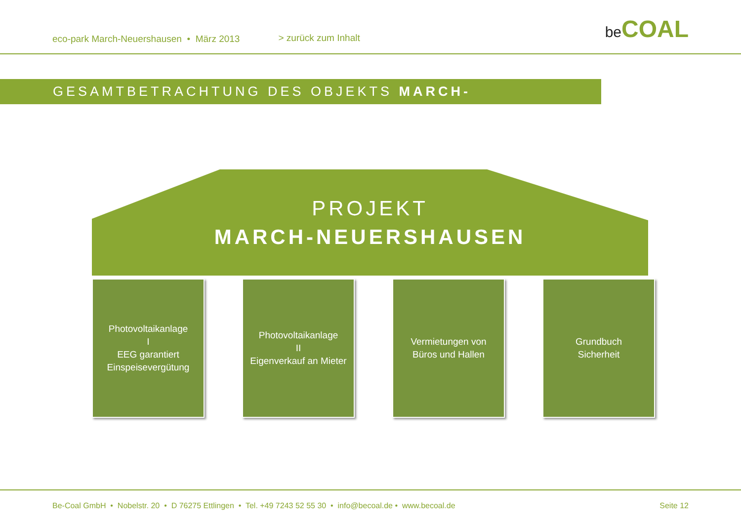eco-park March-Neuershausen • März 2013
> zurück zum Inhalt
be COAL
GESAMTBETRACHTUNG DES OBJEKTS MARCH-NEUERSHAUSEN
PROJEKT
MARCH-NEUERSHAUSEN
Photovoltaikanlage
I
EEG garantiert
Einspeisevergütung
Photovoltaikanlage
II
Eigenverkauf an Mieter
Vermietungen von
Büros und Hallen
Grundbuch
Sicherheit
Be-Coal GmbH • Nobelstr. 20 • D 76275 Ettlingen • Tel. +49 7243 52 55 30 • info@becoal.de • www.becoal.de
Seite 12